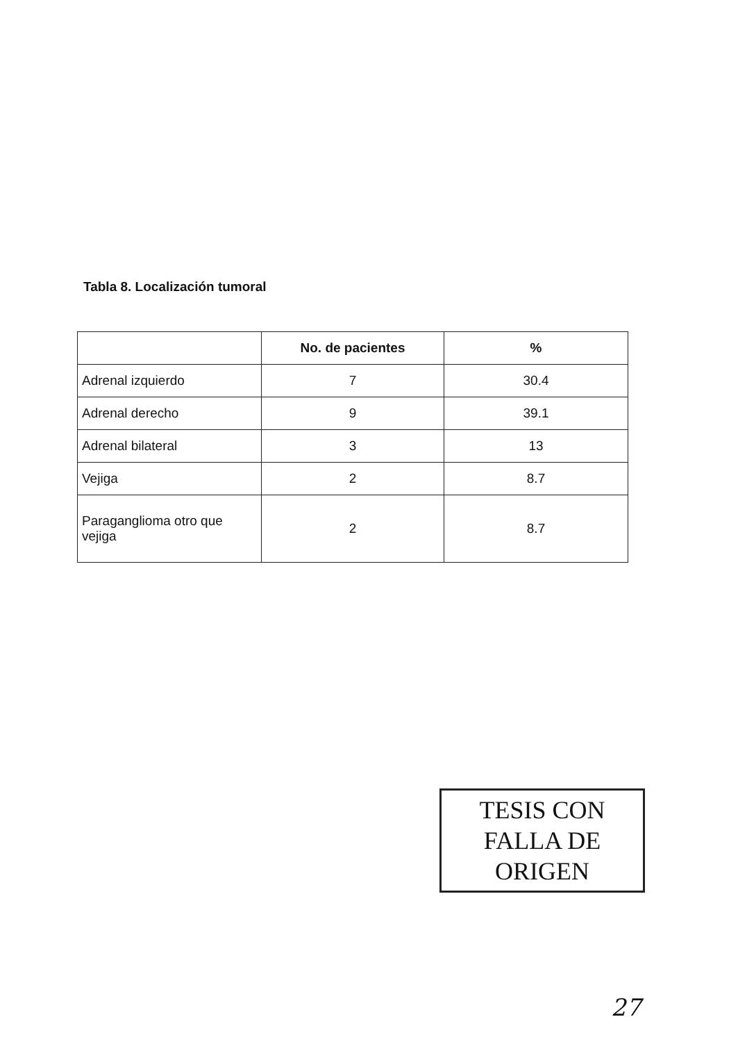Tabla 8. Localización tumoral
| | No. de pacientes | % |
| --- | --- | --- |
| Adrenal izquierdo | 7 | 30.4 |
| Adrenal derecho | 9 | 39.1 |
| Adrenal bilateral | 3 | 13 |
| Vejiga | 2 | 8.7 |
| Paraganglioma otro que vejiga | 2 | 8.7 |
TESIS CON
FALLA DE ORIGEN
27